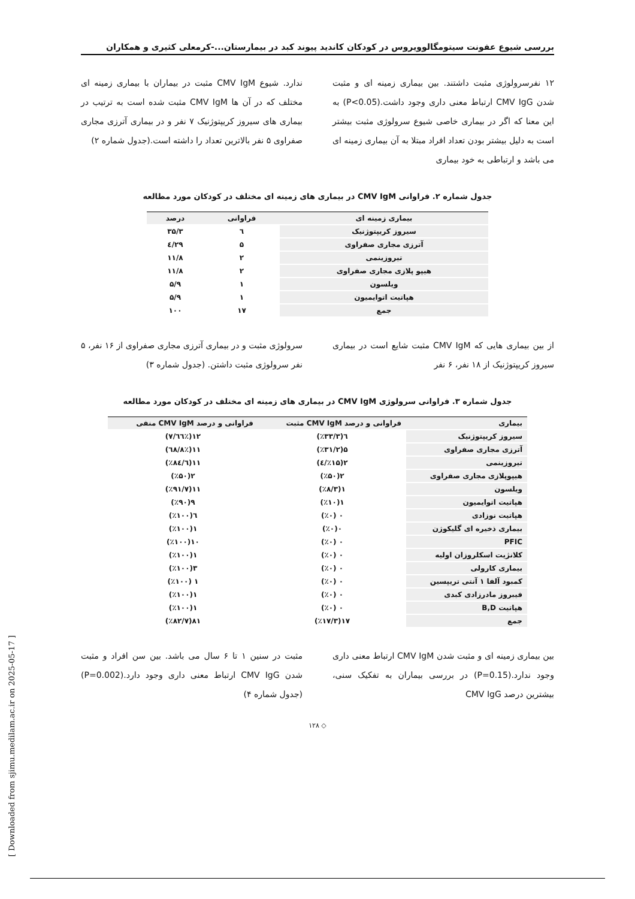بررسی شیوع عفونت سیتومگالوویروس در کودکان کاندید پیوند کبد در بیمارستان...-کرمعلی کثیری و همکاران
۱۲ نفرسرولوژی مثبت داشتند. بین بیماری زمینه ای و مثبت شدن CMV IgG ارتباط معنی داری وجود داشت.(P<0.05) به این معنا که اگر در بیماری خاصی شیوع سرولوژی مثبت بیشتر است به دلیل بیشتر بودن تعداد افراد مبتلا به آن بیماری زمینه ای می باشد و ارتباطی به خود بیماری
ندارد. شیوع CMV IgM مثبت در بیماران با بیماری زمینه ای مختلف که در آن ها CMV IgM مثبت شده است به ترتیب در بیماری های سیروز کریپتوژنیک ۷ نفر و در بیماری آترزی مجاری صفراوی ۵ نفر بالاترین تعداد را داشته است.(جدول شماره ۲)
جدول شماره ۲. فراوانی CMV IgM در بیماری های زمینه ای مختلف در کودکان مورد مطالعه
| بیماری زمینه ای | فراوانی | درصد |
| --- | --- | --- |
| سیروز کریپتوژنیک | ٦ | ۳۵/۳ |
| آترزی مجاری صفراوی | ۵ | ۲۹/٤ |
| تیروزینمی | ۲ | ۱۱/۸ |
| هیپو پلازی مجاری صفراوی | ۲ | ۱۱/۸ |
| ویلسون | ۱ | ۵/۹ |
| هپاتیت اتوایمیون | ۱ | ۵/۹ |
| جمع | ۱۷ | ۱۰۰ |
از بین بیماری هایی که CMV IgM مثبت شایع است در بیماری سیروز کریپتوژنیک از ۱۸ نفر، ۶ نفر
سرولوژی مثبت و در بیماری آترزی مجاری صفراوی از ۱۶ نفر، ۵ نفر سرولوژی مثبت داشتن. (جدول شماره ۳)
جدول شماره ۳. فراوانی سرولوژی CMV IgM در بیماری های زمینه ای مختلف در کودکان مورد مطالعه
| بیماری | فراوانی و درصد CMV IgM مثبت | فراوانی و درصد CMV IgM منفی |
| --- | --- | --- |
| سیروز کریپتوژنیک | ٦(٪۳۳/۳) | ۱۲(٪٦٦/۷) |
| آترزی مجاری صفراوی | ۵(٪۳۱/۲) | ۱۱(٪٦۸/۸) |
| تیروزینمی | ۲(٪۱۵/٤) | ۱۱(٪۸٤/٦) |
| هیپوپلازی مجاری صفراوی | ۲(٪۵۰) | ۲(٪۵۰) |
| ویلسون | ۱(٪۸/۳) | ۱۱(٪۹۱/۷) |
| هپاتیت اتوایمیون | ۱(٪۱۰) | ۹(٪۹۰) |
| هپاتیت نوزادی | ۰ (٪۰) | ٦(٪۱۰۰) |
| بیماری ذخیره ای گلیکوژن | ۰(٪۰) | ۱(٪۱۰۰) |
| PFIC | ۰ (٪۰) | ۱۰(٪۱۰۰) |
| کلانژیت اسکلروزان اولیه | ۰ (٪۰) | ۱(٪۱۰۰) |
| بیماری کارولی | ۰ (٪۰) | ۳(٪۱۰۰) |
| کمبود آلفا ۱ آنتی تریپسین | ۰ (٪۰) | ۱ (٪۱۰۰) |
| فیبروز مادرزادی کبدی | ۰ (٪۰) | ۱(٪۱۰۰) |
| هپاتیت B,D | ۰ (٪۰) | ۱(٪۱۰۰) |
| جمع | ۱۷(٪۱۷/۳) | ۸۱(٪۸۲/۷) |
بین بیماری زمینه ای و مثبت شدن CMV IgM ارتباط معنی داری وجود ندارد.(P=0.15) در بررسی بیماران به تفکیک سنی، بیشترین درصد CMV IgG
مثبت در سنین ۱ تا ۶ سال می باشد. بین سن افراد و مثبت شدن CMV IgG ارتباط معنی داری وجود دارد.(P=0.002)(جدول شماره ۴)
◇ ۱۲۸
[ Downloaded from sjimu.medilam.ac.ir on 2025-05-17 ]